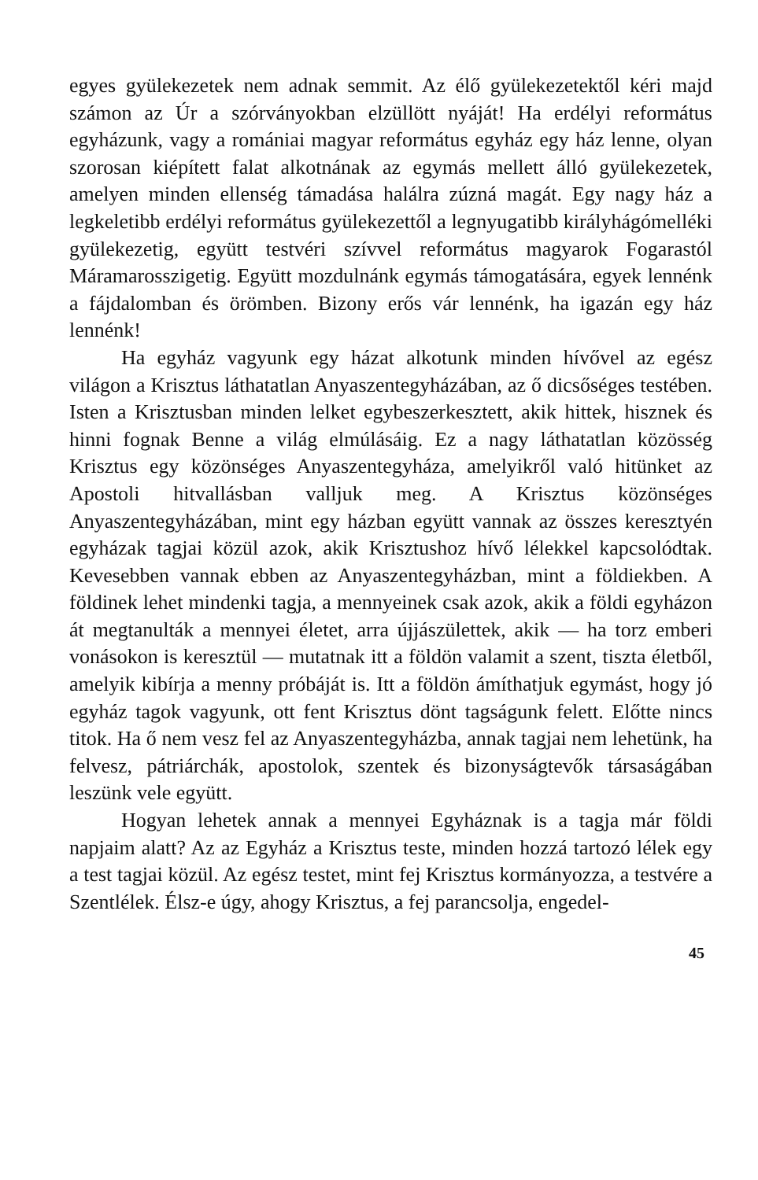egyes gyülekezetek nem adnak semmit. Az élő gyülekezetektől kéri majd számon az Úr a szórványokban elzüllött nyáját! Ha erdélyi református egyházunk, vagy a romániai magyar református egyház egy ház lenne, olyan szorosan kiépített falat alkotnának az egymás mellett álló gyülekezetek, amelyen minden ellenség támadása halálra zúzná magát. Egy nagy ház a legkeletibb erdélyi református gyülekezettől a legnyugatibb királyhágómelléki gyülekezetig, együtt testvéri szívvel református magyarok Fogarastól Máramarosszigetig. Együtt mozdulnánk egymás támogatására, egyek lennénk a fájdalomban és örömben. Bizony erős vár lennénk, ha igazán egy ház lennénk!
Ha egyház vagyunk egy házat alkotunk minden hívővel az egész világon a Krisztus láthatatlan Anyaszentegyházában, az ő dicsőséges testében. Isten a Krisztusban minden lelket egybeszerkesztett, akik hittek, hisznek és hinni fognak Benne a világ elmúlásáig. Ez a nagy láthatatlan közösség Krisztus egy közönséges Anyaszentegyháza, amelyikről való hitünket az Apostoli hitvallásban valljuk meg. A Krisztus közönséges Anyaszentegyházában, mint egy házban együtt vannak az összes keresztyén egyházak tagjai közül azok, akik Krisztushoz hívő lélekkel kapcsolódtak. Kevesebben vannak ebben az Anyaszentegyházban, mint a földiekben. A földinek lehet mindenki tagja, a mennyeinek csak azok, akik a földi egyházon át megtanulták a mennyei életet, arra újjászülettek, akik — ha torz emberi vonásokon is keresztül — mutatnak itt a földön valamit a szent, tiszta életből, amelyik kibírja a menny próbáját is. Itt a földön ámíthatjuk egymást, hogy jó egyház tagok vagyunk, ott fent Krisztus dönt tagságunk felett. Előtte nincs titok. Ha ő nem vesz fel az Anyaszentegyházba, annak tagjai nem lehetünk, ha felvesz, pátriárchák, apostolok, szentek és bizonyságtevők társaságában leszünk vele együtt.
Hogyan lehetek annak a mennyei Egyháznak is a tagja már földi napjaim alatt? Az az Egyház a Krisztus teste, minden hozzá tartozó lélek egy a test tagjai közül. Az egész testet, mint fej Krisztus kormányozza, a testvére a Szentlélek. Élsz-e úgy, ahogy Krisztus, a fej parancsolja, engedel-
45